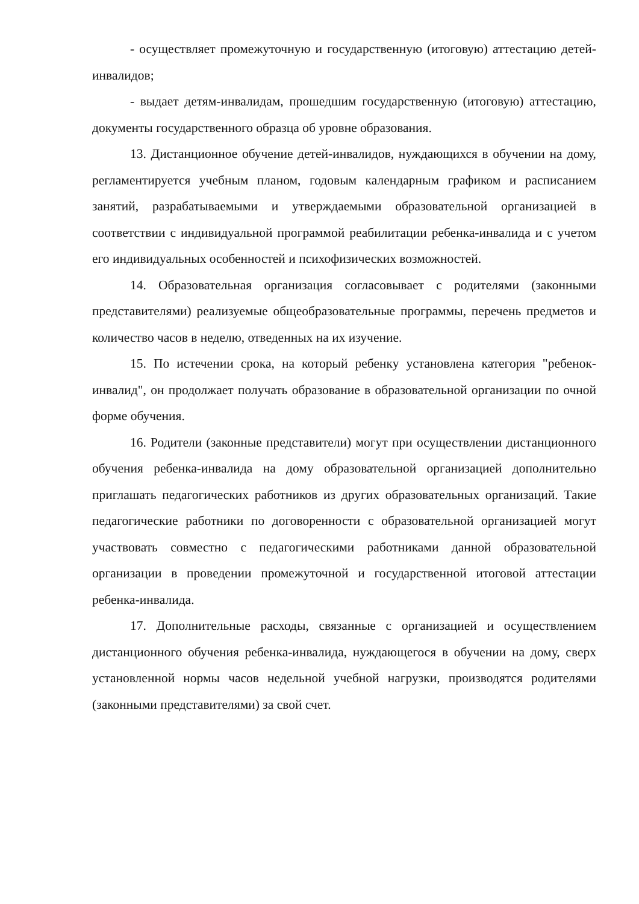- осуществляет промежуточную и государственную (итоговую) аттестацию детей-инвалидов;
- выдает детям-инвалидам, прошедшим государственную (итоговую) аттестацию, документы государственного образца об уровне образования.
13. Дистанционное обучение детей-инвалидов, нуждающихся в обучении на дому, регламентируется учебным планом, годовым календарным графиком и расписанием занятий, разрабатываемыми и утверждаемыми образовательной организацией в соответствии с индивидуальной программой реабилитации ребенка-инвалида и с учетом его индивидуальных особенностей и психофизических возможностей.
14. Образовательная организация согласовывает с родителями (законными представителями) реализуемые общеобразовательные программы, перечень предметов и количество часов в неделю, отведенных на их изучение.
15. По истечении срока, на который ребенку установлена категория "ребенок-инвалид", он продолжает получать образование в образовательной организации по очной форме обучения.
16. Родители (законные представители) могут при осуществлении дистанционного обучения ребенка-инвалида на дому образовательной организацией дополнительно приглашать педагогических работников из других образовательных организаций. Такие педагогические работники по договоренности с образовательной организацией могут участвовать совместно с педагогическими работниками данной образовательной организации в проведении промежуточной и государственной итоговой аттестации ребенка-инвалида.
17. Дополнительные расходы, связанные с организацией и осуществлением дистанционного обучения ребенка-инвалида, нуждающегося в обучении на дому, сверх установленной нормы часов недельной учебной нагрузки, производятся родителями (законными представителями) за свой счет.